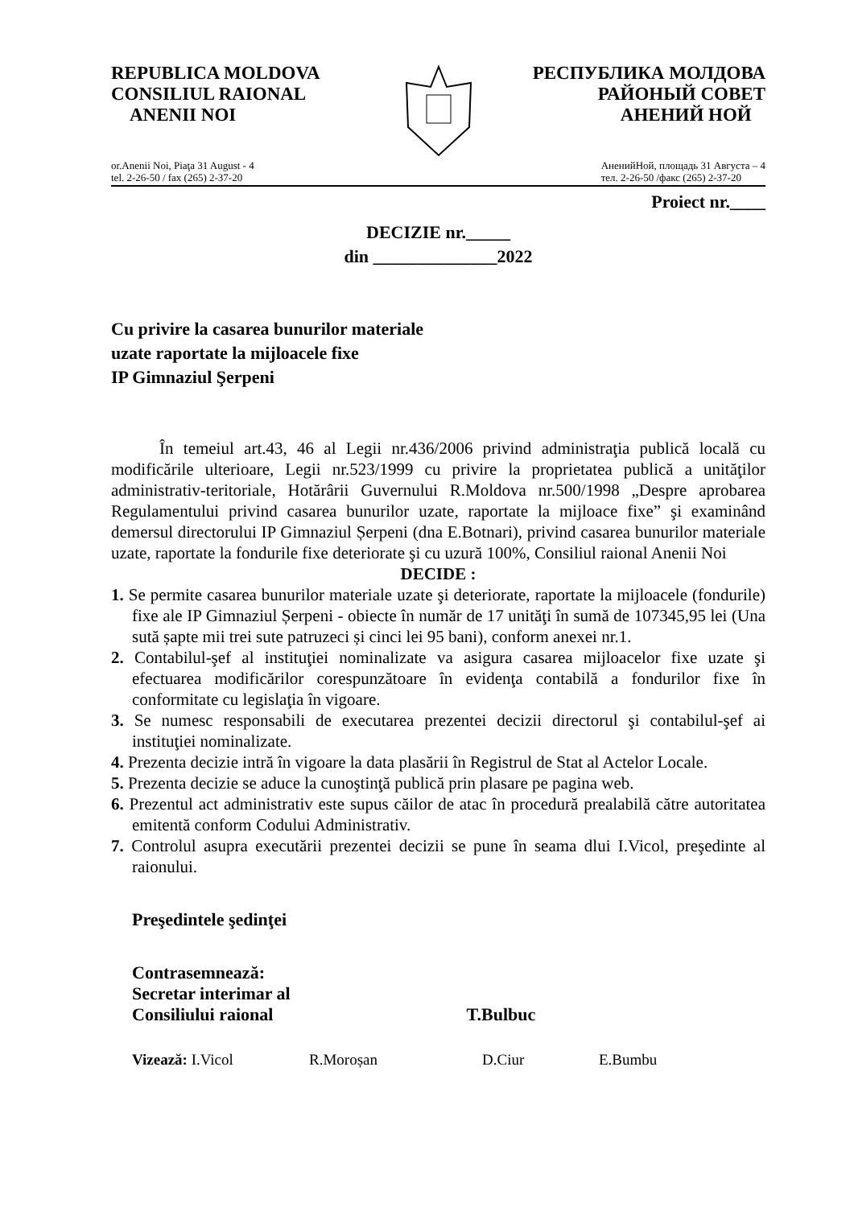REPUBLICA MOLDOVA
CONSILIUL RAIONAL
ANENII NOI
РЕСПУБЛИКА МОЛДОВА
РАЙОНЫЙ СОВЕТ
АНЕНИЙ НОЙ
or.Anenii Noi, Piaţa 31 August - 4
tel. 2-26-50 / fax (265) 2-37-20
АненийНой, площадь 31 Августа – 4
тел. 2-26-50 /факс (265) 2-37-20
Proiect nr.____
DECIZIE nr._____
din ______________2022
Cu privire la casarea bunurilor materiale
uzate raportate la mijloacele fixe
IP Gimnaziul Şerpeni
În temeiul art.43, 46 al Legii nr.436/2006 privind administraţia publică locală cu modificările ulterioare, Legii nr.523/1999 cu privire la proprietatea publică a unităţilor administrativ-teritoriale, Hotărârii Guvernului R.Moldova nr.500/1998 „Despre aprobarea Regulamentului privind casarea bunurilor uzate, raportate la mijloace fixe” şi examinând demersul directorului IP Gimnaziul Șerpeni (dna E.Botnari), privind casarea bunurilor materiale uzate, raportate la fondurile fixe deteriorate şi cu uzură 100%, Consiliul raional Anenii Noi
DECIDE :
1. Se permite casarea bunurilor materiale uzate şi deteriorate, raportate la mijloacele (fondurile) fixe ale IP Gimnaziul Șerpeni - obiecte în număr de 17 unităţi în sumă de 107345,95 lei (Una sută șapte mii trei sute patruzeci și cinci lei 95 bani), conform anexei nr.1.
2. Contabilul-şef al instituţiei nominalizate va asigura casarea mijloacelor fixe uzate şi efectuarea modificărilor corespunzătoare în evidenţa contabilă a fondurilor fixe în conformitate cu legislaţia în vigoare.
3. Se numesc responsabili de executarea prezentei decizii directorul şi contabilul-şef ai instituţiei nominalizate.
4. Prezenta decizie intră în vigoare la data plasării în Registrul de Stat al Actelor Locale.
5. Prezenta decizie se aduce la cunoştinţă publică prin plasare pe pagina web.
6. Prezentul act administrativ este supus căilor de atac în procedură prealabilă către autoritatea emitentă conform Codului Administrativ.
7. Controlul asupra executării prezentei decizii se pune în seama dlui I.Vicol, preşedinte al raionului.
Preşedintele şedinţei
Contrasemnează:
Secretar interimar al
Consiliului raional T.Bulbuc
Vizează: I.Vicol R.Moroșan D.Ciur E.Bumbu